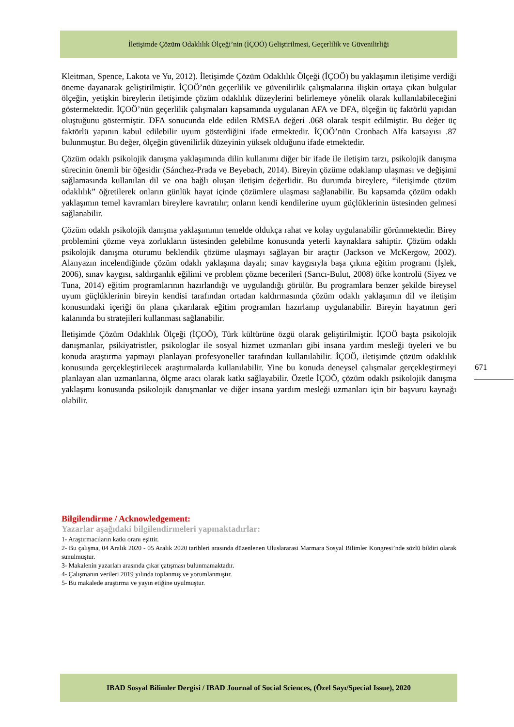İletişimde Çözüm Odaklılık Ölçeği’nin (İÇOÖ) Geliştirilmesi, Geçerlilik ve Güvenilirliği
Kleitman, Spence, Lakota ve Yu, 2012). İletişimde Çözüm Odaklılık Ölçeği (İÇOÖ) bu yaklaşımın iletişime verdiği öneme dayanarak geliştirilmiştir. İÇOÖ’nün geçerlilik ve güvenilirlik çalışmalarına ilişkin ortaya çıkan bulgular ölçeğin, yetişkin bireylerin iletişimde çözüm odaklılık düzeylerini belirlemeye yönelik olarak kullanılabileceğini göstermektedir. İÇOÖ’nün geçerlilik çalışmaları kapsamında uygulanan AFA ve DFA, ölçeğin üç faktörlü yapıdan oluştuğunu göstermiştir. DFA sonucunda elde edilen RMSEA değeri .068 olarak tespit edilmiştir. Bu değer üç faktörlü yapının kabul edilebilir uyum gösterdiğini ifade etmektedir. İÇOÖ’nün Cronbach Alfa katsayısı .87 bulunmuştur. Bu değer, ölçeğin güvenilirlik düzeyinin yüksek olduğunu ifade etmektedir.
Çözüm odaklı psikolojik danışma yaklaşımında dilin kullanımı diğer bir ifade ile iletişim tarzı, psikolojik danışma sürecinin önemli bir öğesidir (Sánchez-Prada ve Beyebach, 2014). Bireyin çözüme odaklanıp ulaşması ve değişimi sağlamasında kullanılan dil ve ona bağlı oluşan iletişim değerlidir. Bu durumda bireylere, “iletişimde çözüm odaklılık” öğretilerek onların günlük hayat içinde çözümlere ulaşması sağlanabilir. Bu kapsamda çözüm odaklı yaklaşımın temel kavramları bireylere kavratılır; onların kendi kendilerine uyum güçlüklerinin üstesinden gelmesi sağlanabilir.
Çözüm odaklı psikolojik danışma yaklaşımının temelde oldukça rahat ve kolay uygulanabilir görünmektedir. Birey problemini çözme veya zorlukların üstesinden gelebilme konusunda yeterli kaynaklara sahiptir. Çözüm odaklı psikolojik danışma oturumu beklendik çözüme ulaşmayı sağlayan bir araçtır (Jackson ve McKergow, 2002). Alanyazın incelendiğinde çözüm odaklı yaklaşıma dayalı; sınav kaygısıyla başa çıkma eğitim programı (İşlek, 2006), sınav kaygısı, saldırganlık eğilimi ve problem çözme becerileri (Sarıcı-Bulut, 2008) öfke kontrolü (Siyez ve Tuna, 2014) eğitim programlarının hazırlandığı ve uygulandığı görülür. Bu programlara benzer şekilde bireysel uyum güçlüklerinin bireyin kendisi tarafından ortadan kaldırmasında çözüm odaklı yaklaşımın dil ve iletişim konusundaki içeriği ön plana çıkarılarak eğitim programları hazırlanıp uygulanabilir. Bireyin hayatının geri kalanında bu stratejileri kullanması sağlanabilir.
İletişimde Çözüm Odaklılık Ölçeği (İÇOÖ), Türk kültürüne özgü olarak geliştirilmiştir. İÇOÖ başta psikolojik danışmanlar, psikiyatristler, psikologlar ile sosyal hizmet uzmanları gibi insana yardım mesleği üyeleri ve bu konuda araştırma yapmayı planlayan profesyoneller tarafından kullanılabilir. İÇOÖ, iletişimde çözüm odaklılık konusunda gerçekleştirilecek araştırmalarda kullanılabilir. Yine bu konuda deneysel çalışmalar gerçekleştirmeyi planlayan alan uzmanlarına, ölçme aracı olarak katkı sağlayabilir. Özetle İÇOÖ, çözüm odaklı psikolojik danışma yaklaşımı konusunda psikolojik danışmanlar ve diğer insana yardım mesleği uzmanları için bir başvuru kaynağı olabilir.
671
Bilgilendirme / Acknowledgement:
Yazarlar aşağıdaki bilgilendirmeleri yapmaktadırlar:
1- Araştırmacıların katkı oranı eşittir.
2- Bu çalışma, 04 Aralık 2020 - 05 Aralık 2020 tarihleri arasında düzenlenen Uluslararasi Marmara Sosyal Bilimler Kongresi’nde sözlü bildiri olarak sunulmuştur.
3- Makalenin yazarları arasında çıkar çatışması bulunmamaktadır.
4- Çalışmanın verileri 2019 yılında toplanmış ve yorumlanmıştır.
5- Bu makalede araştırma ve yayın etiğine uyulmuştur.
IBAD Sosyal Bilimler Dergisi / IBAD Journal of Social Sciences, (Özel Sayı/Special Issue), 2020